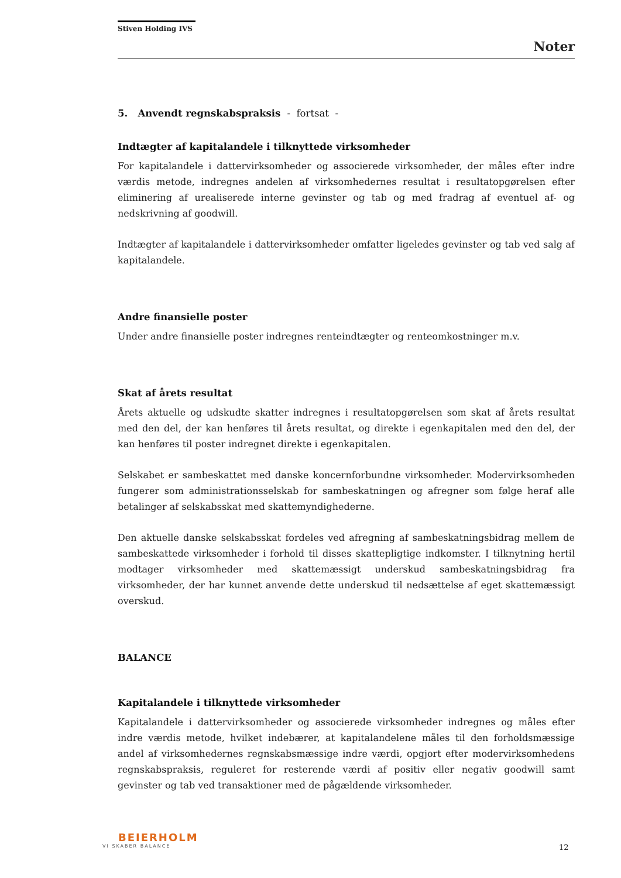Stiven Holding IVS
Noter
5. Anvendt regnskabspraksis - fortsat -
Indtægter af kapitalandele i tilknyttede virksomheder
For kapitalandele i dattervirksomheder og associerede virksomheder, der måles efter indre værdis metode, indregnes andelen af virksomhedernes resultat i resultatopgørelsen efter eliminering af urealiserede interne gevinster og tab og med fradrag af eventuel af- og nedskrivning af goodwill.
Indtægter af kapitalandele i dattervirksomheder omfatter ligeledes gevinster og tab ved salg af kapitalandele.
Andre finansielle poster
Under andre finansielle poster indregnes renteindtægter og renteomkostninger m.v.
Skat af årets resultat
Årets aktuelle og udskudte skatter indregnes i resultatopgørelsen som skat af årets resultat med den del, der kan henføres til årets resultat, og direkte i egenkapitalen med den del, der kan henføres til poster indregnet direkte i egenkapitalen.
Selskabet er sambeskattet med danske koncernforbundne virksomheder. Modervirksomheden fungerer som administrationsselskab for sambeskatningen og afregner som følge heraf alle betalinger af selskabsskat med skattemyndighederne.
Den aktuelle danske selskabsskat fordeles ved afregning af sambeskatningsbidrag mellem de sambeskattede virksomheder i forhold til disses skattepligtige indkomster. I tilknytning hertil modtager virksomheder med skattemæssigt underskud sambeskatningsbidrag fra virksomheder, der har kunnet anvende dette underskud til nedsættelse af eget skattemæssigt overskud.
BALANCE
Kapitalandele i tilknyttede virksomheder
Kapitalandele i dattervirksomheder og associerede virksomheder indregnes og måles efter indre værdis metode, hvilket indebærer, at kapitalandelene måles til den forholdsmæssige andel af virksomhedernes regnskabsmæssige indre værdi, opgjort efter modervirksomhedens regnskabspraksis, reguleret for resterende værdi af positiv eller negativ goodwill samt gevinster og tab ved transaktioner med de pågældende virksomheder.
BEIERHOLM
VI SKABER BALANCE
12